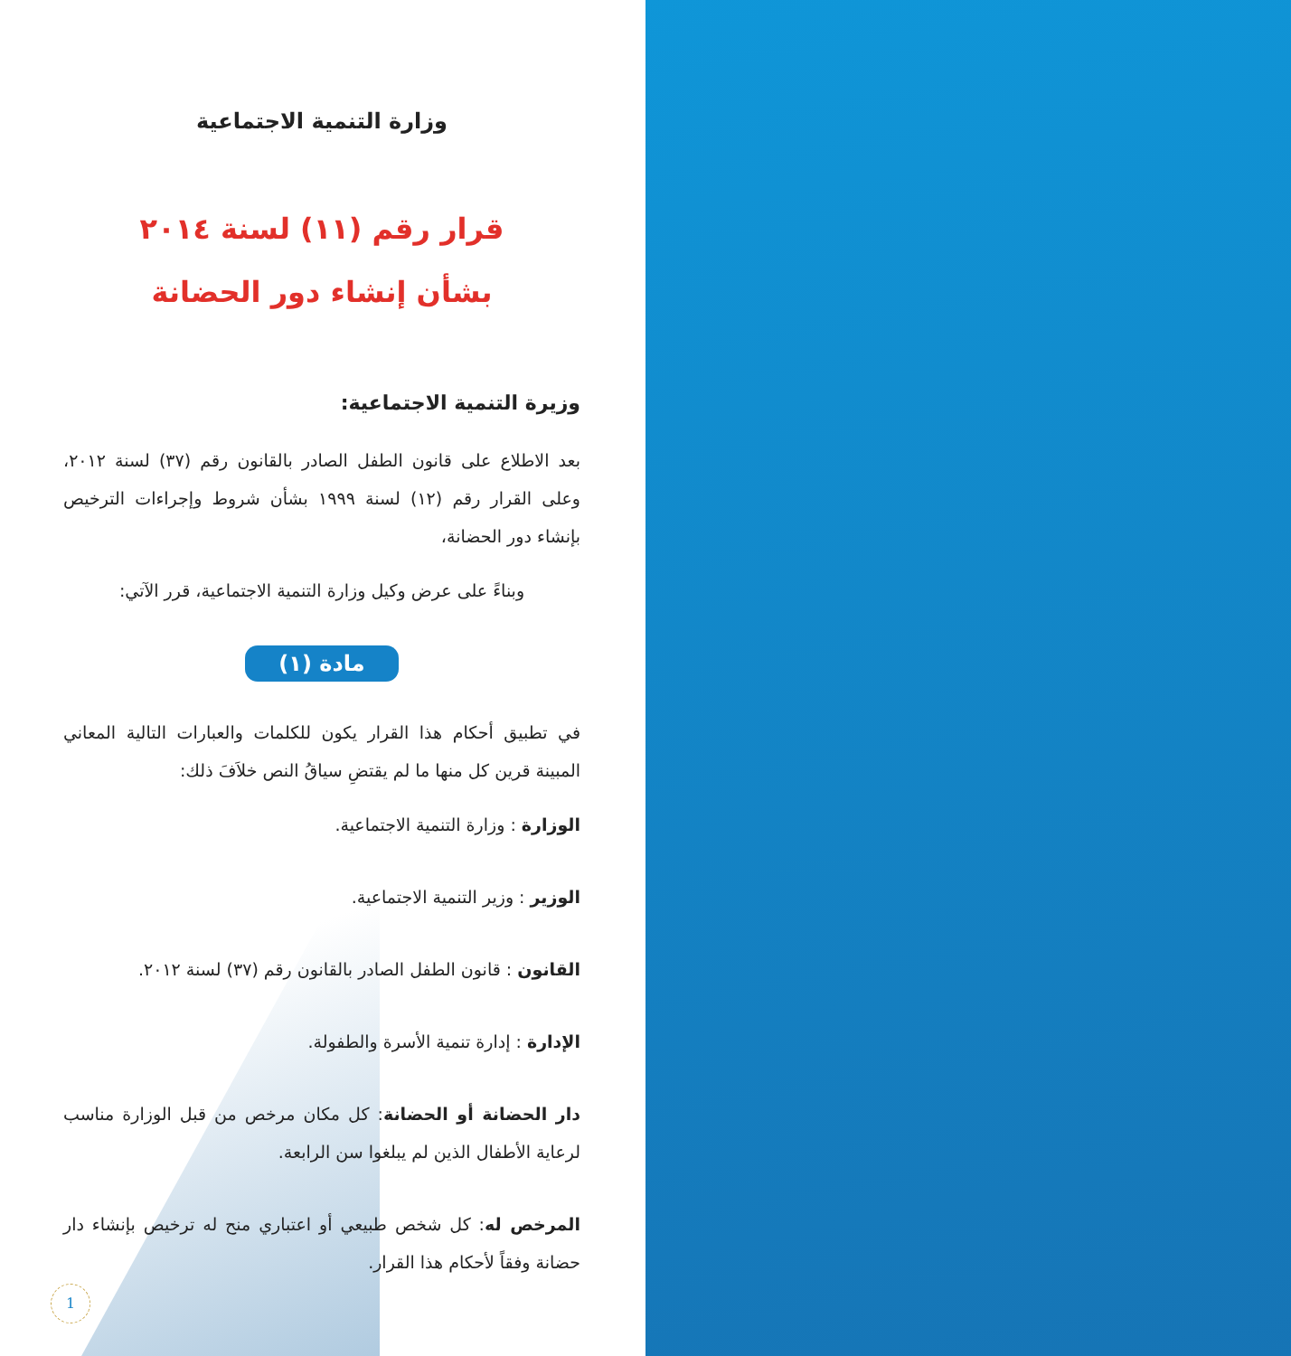وزارة التنمية الاجتماعية
قرار رقم (١١) لسنة ٢٠١٤
بشأن إنشاء دور الحضانة
وزيرة التنمية الاجتماعية:
بعد الاطلاع على قانون الطفل الصادر بالقانون رقم (٣٧) لسنة ٢٠١٢، وعلى القرار رقم (١٢) لسنة ١٩٩٩ بشأن شروط وإجراءات الترخيص بإنشاء دور الحضانة،
وبناءً على عرض وكيل وزارة التنمية الاجتماعية، قرر الآتي:
مادة (١)
في تطبيق أحكام هذا القرار يكون للكلمات والعبارات التالية المعاني المبينة قرين كل منها ما لم يقتضِ سياقُ النص خلاَفَ ذلك:
الوزارة : وزارة التنمية الاجتماعية.
الوزير : وزير التنمية الاجتماعية.
القانون : قانون الطفل الصادر بالقانون رقم (٣٧) لسنة ٢٠١٢.
الإدارة : إدارة تنمية الأسرة والطفولة.
دار الحضانة أو الحضانة: كل مكان مرخص من قبل الوزارة مناسب لرعاية الأطفال الذين لم يبلغوا سن الرابعة.
المرخص له: كل شخص طبيعي أو اعتباري منح له ترخيص بإنشاء دار حضانة وفقاً لأحكام هذا القرار.
1